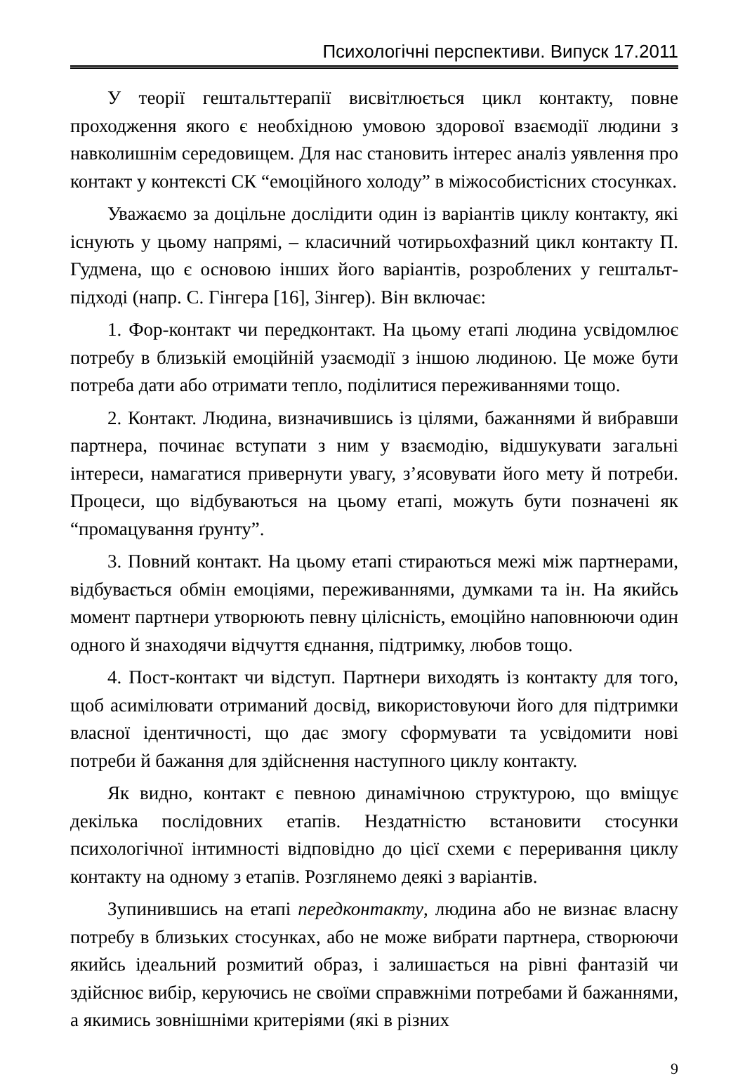Психологічні перспективи. Випуск 17.2011
У теорії гештальттерапії висвітлюється цикл контакту, повне проходження якого є необхідною умовою здорової взаємодії людини з навколишнім середовищем. Для нас становить інтерес аналіз уявлення про контакт у контексті СК “емоційного холоду” в міжособистісних стосунках.
Уважаємо за доцільне дослідити один із варіантів циклу контакту, які існують у цьому напрямі, – класичний чотирьохфазний цикл контакту П. Гудмена, що є основою інших його варіантів, розроблених у гештальт-підході (напр. С. Гінгера [16], Зінгер). Він включає:
1. Фор-контакт чи передконтакт. На цьому етапі людина усвідомлює потребу в близькій емоційній узаємодії з іншою людиною. Це може бути потреба дати або отримати тепло, поділитися переживаннями тощо.
2. Контакт. Людина, визначившись із цілями, бажаннями й вибравши партнера, починає вступати з ним у взаємодію, відшукувати загальні інтереси, намагатися привернути увагу, з’ясовувати його мету й потреби. Процеси, що відбуваються на цьому етапі, можуть бути позначені як “промацування ґрунту”.
3. Повний контакт. На цьому етапі стираються межі між партнерами, відбувається обмін емоціями, переживаннями, думками та ін. На якийсь момент партнери утворюють певну цілісність, емоційно наповнюючи один одного й знаходячи відчуття єднання, підтримку, любов тощо.
4. Пост-контакт чи відступ. Партнери виходять із контакту для того, щоб асимілювати отриманий досвід, використовуючи його для підтримки власної ідентичності, що дає змогу сформувати та усвідомити нові потреби й бажання для здійснення наступного циклу контакту.
Як видно, контакт є певною динамічною структурою, що вміщує декілька послідовних етапів. Нездатністю встановити стосунки психологічної інтимності відповідно до цієї схеми є переривання циклу контакту на одному з етапів. Розглянемо деякі з варіантів.
Зупинившись на етапі передконтакту, людина або не визнає власну потребу в близьких стосунках, або не може вибрати партнера, створюючи якийсь ідеальний розмитий образ, і залишається на рівні фантазій чи здійснює вибір, керуючись не своїми справжніми потребами й бажаннями, а якимись зовнішніми критеріями (які в різних
9